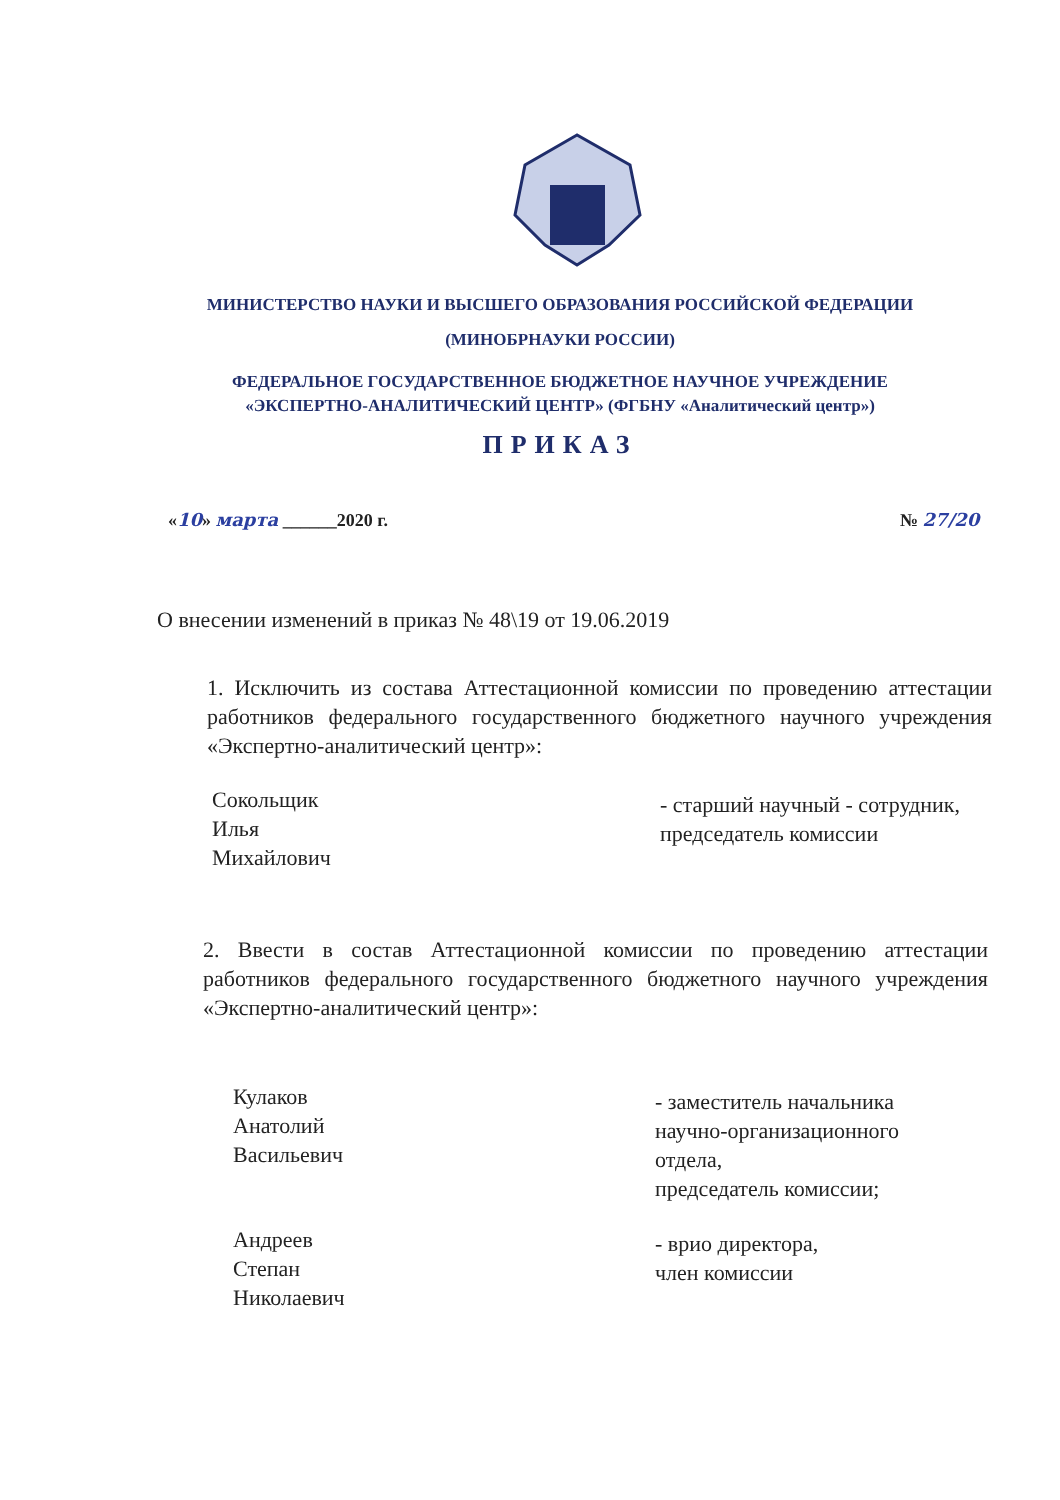МИНИСТЕРСТВО НАУКИ И ВЫСШЕГО ОБРАЗОВАНИЯ РОССИЙСКОЙ ФЕДЕРАЦИИ
(МИНОБРНАУКИ РОССИИ)
ФЕДЕРАЛЬНОЕ ГОСУДАРСТВЕННОЕ БЮДЖЕТНОЕ НАУЧНОЕ УЧРЕЖДЕНИЕ
«ЭКСПЕРТНО-АНАЛИТИЧЕСКИЙ ЦЕНТР» (ФГБНУ «Аналитический центр»)
ПРИКАЗ
«10» марта ______2020 г. № 27/20
О внесении изменений в приказ № 48\19 от 19.06.2019
1. Исключить из состава Аттестационной комиссии по проведению аттестации работников федерального государственного бюджетного научного учреждения «Экспертно-аналитический центр»:
Сокольщик
Илья
Михайлович
- старший научный - сотрудник, председатель комиссии
2. Ввести в состав Аттестационной комиссии по проведению аттестации работников федерального государственного бюджетного научного учреждения «Экспертно-аналитический центр»:
Кулаков
Анатолий
Васильевич
- заместитель начальника
научно-организационного
отдела,
председатель комиссии;
Андреев
Степан
Николаевич
- врио директора,
член комиссии